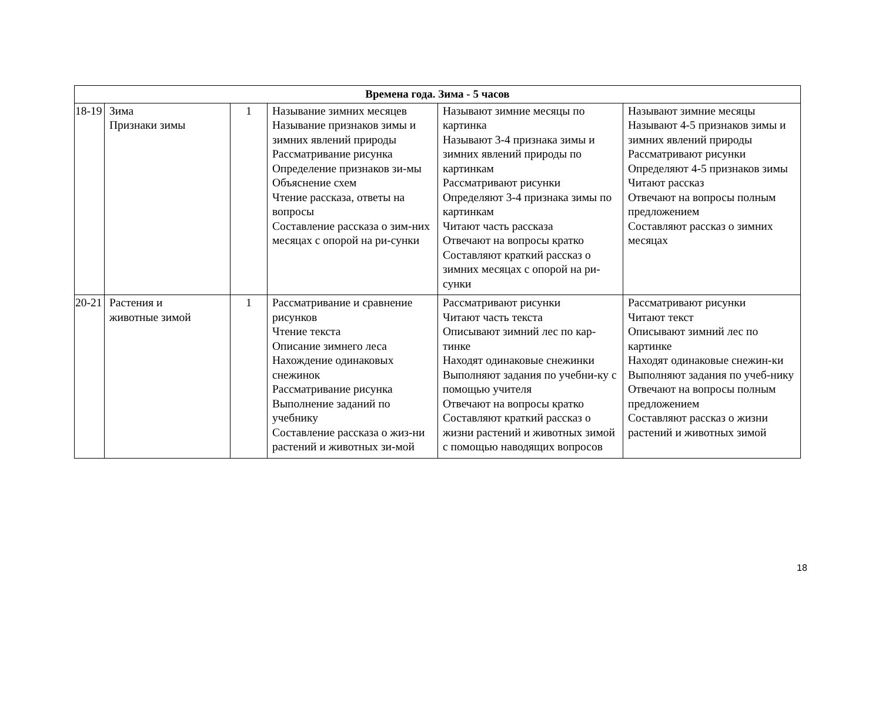| Времена года. Зима - 5 часов | | | | | |
| --- | --- | --- | --- | --- | --- |
| 18-19 | Зима Признаки зимы | 1 | Называние зимних месяцев Называние признаков зимы и зимних явлений природы Рассматривание рисунка Определение признаков зи-мы Объяснение схем Чтение рассказа, ответы на вопросы Составление рассказа о зим-них месяцах с опорой на ри-сунки | Называют зимние месяцы по картинка Называют 3-4 признака зимы и зимних явлений природы по картинкам Рассматривают рисунки Определяют 3-4 признака зимы по картинкам Читают часть рассказа Отвечают на вопросы кратко Составляют краткий рассказ о зимних месяцах с опорой на ри-сунки | Называют зимние месяцы Называют 4-5 признаков зимы и зимних явлений природы Рассматривают рисунки Определяют 4-5 признаков зимы Читают рассказ Отвечают на вопросы полным предложением Составляют рассказ о зимних месяцах |
| 20-21 | Растения и животные зимой | 1 | Рассматривание и сравнение рисунков Чтение текста Описание зимнего леса Нахождение одинаковых снежинок Рассматривание рисунка Выполнение заданий по учебнику Составление рассказа о жиз-ни растений и животных зи-мой | Рассматривают рисунки Читают часть текста Описывают зимний лес по кар-тинке Находят одинаковые снежинки Выполняют задания по учебни-ку с помощью учителя Отвечают на вопросы кратко Составляют краткий рассказ о жизни растений и животных зимой с помощью наводящих вопросов | Рассматривают рисунки Читают текст Описывают зимний лес по картинке Находят одинаковые снежин-ки Выполняют задания по учеб-нику Отвечают на вопросы полным предложением Составляют рассказ о жизни растений и животных зимой |
18